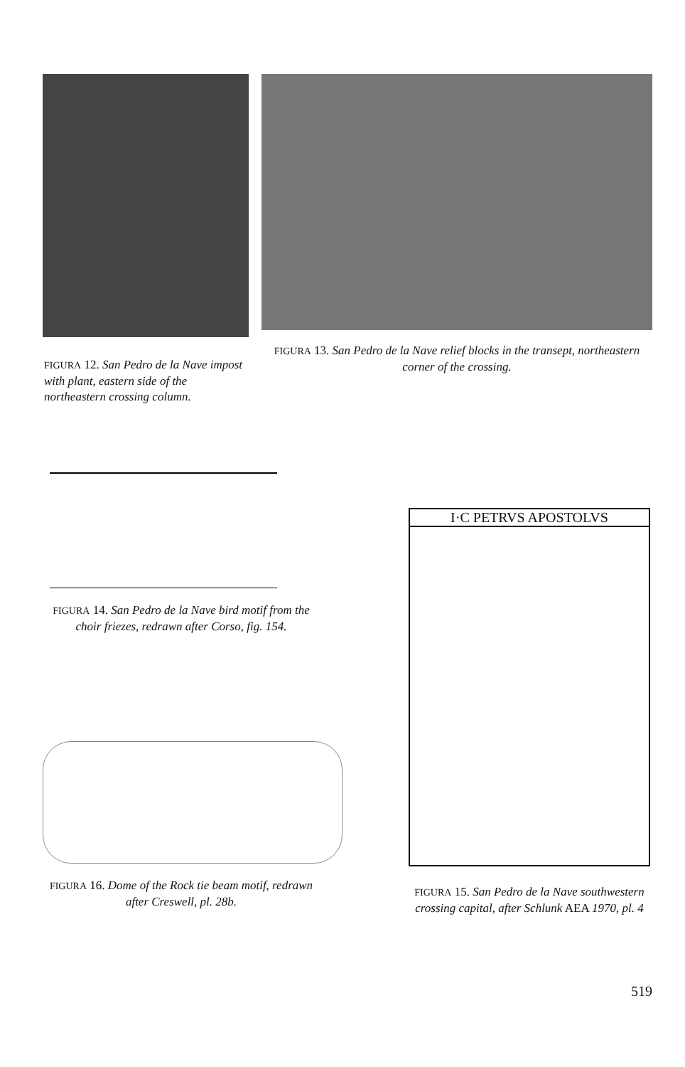FIGURA 12. San Pedro de la Nave impost with plant, eastern side of the northeastern crossing column.
FIGURA 13. San Pedro de la Nave relief blocks in the transept, northeastern corner of the crossing.
FIGURA 14. San Pedro de la Nave bird motif from the choir friezes, redrawn after Corso, fig. 154.
FIGURA 16. Dome of the Rock tie beam motif, redrawn after Creswell, pl. 28b.
I·C PETRVS APOSTOLVS
FIGURA 15. San Pedro de la Nave southwestern crossing capital, after Schlunk AEA 1970, pl. 4
519